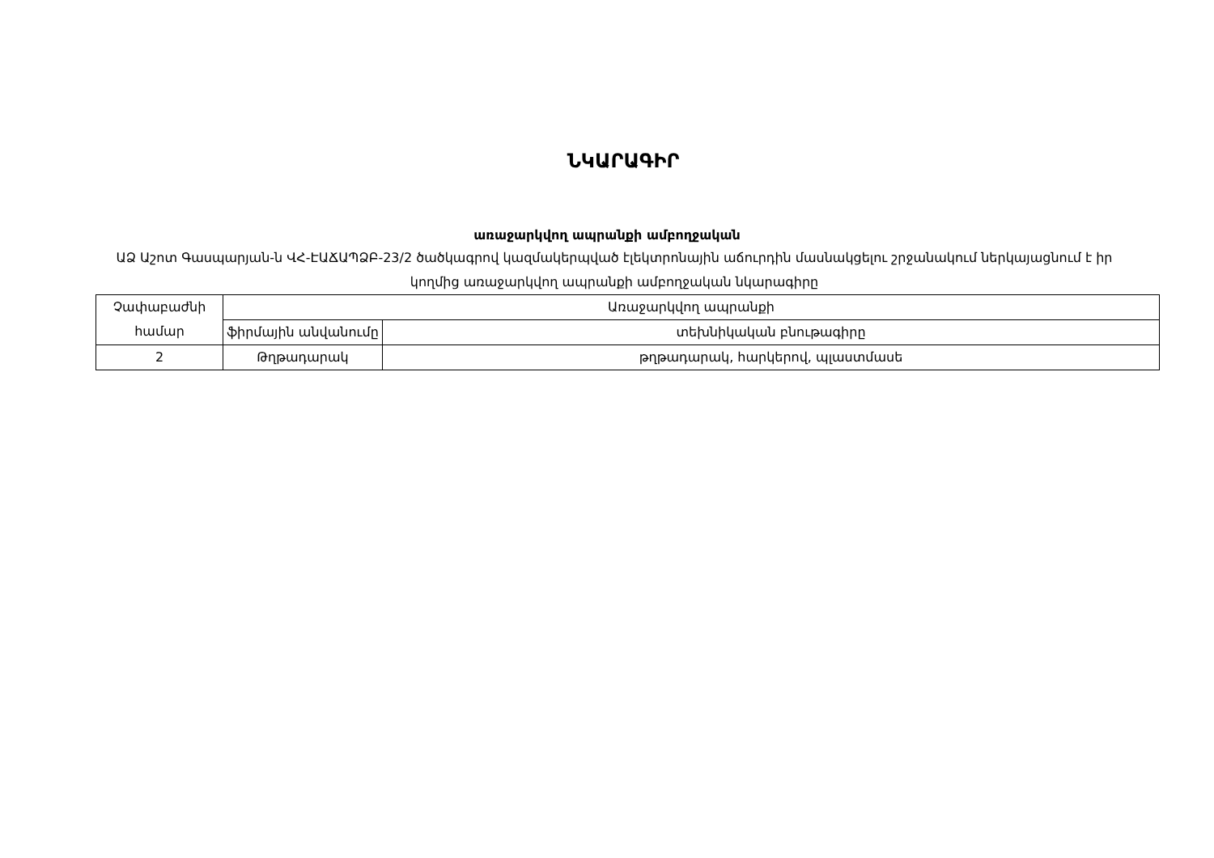ՆԿԱՐԱԳԻՐ
առաջարկվող ապրանքի ամբողջական
ԱՁ Աշոտ Գասպարյան-ն ՎՀ-ԷԱՃԱՊՁԲ-23/2 ծածկագրով կազմակերպված էլեկտրոնային աճուրդին մասնակցելու շրջանակում ներկայացնում է իր կողմից առաջարկվող ապրանքի ամբողջական նկարագիրը
| Չափաբաժնի համար | Առաջարկվող ապրանքի | |
| | ֆիրմային անվանումը | տեխնիկական բնութագիրը |
| 2 | Թղթադարակ | թղթադարակ, հարկերով, պլաստմասե |